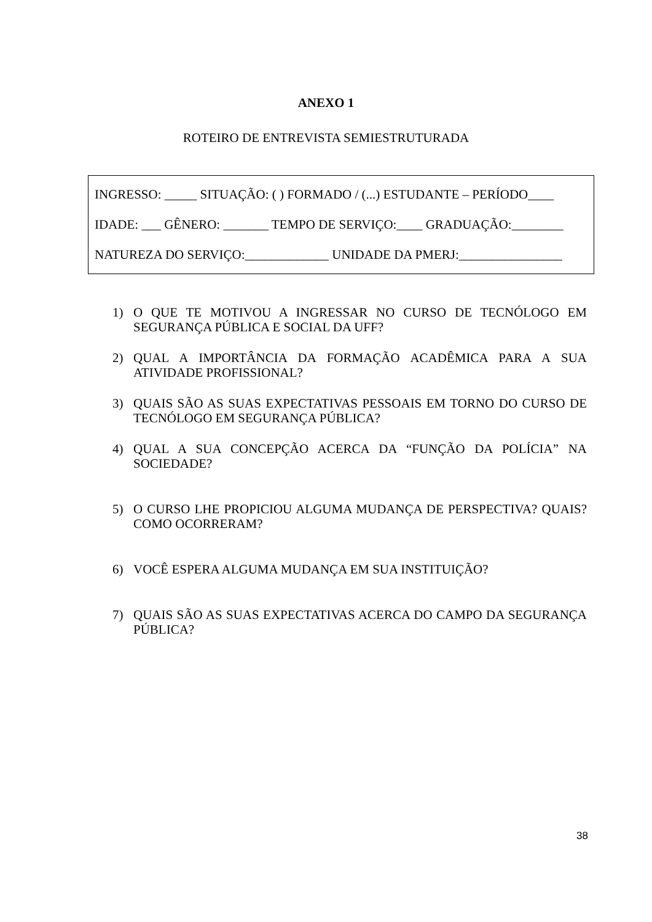ANEXO 1
ROTEIRO DE ENTREVISTA SEMIESTRUTURADA
INGRESSO: _____ SITUAÇÃO: ( ) FORMADO / (...) ESTUDANTE – PERÍODO____
IDADE: ___ GÊNERO: _______ TEMPO DE SERVIÇO:____ GRADUAÇÃO:________
NATUREZA DO SERVIÇO:_____________ UNIDADE DA PMERJ:________________
1) O QUE TE MOTIVOU A INGRESSAR NO CURSO DE TECNÓLOGO EM SEGURANÇA PÚBLICA E SOCIAL DA UFF?
2) QUAL A IMPORTÂNCIA DA FORMAÇÃO ACADÊMICA PARA A SUA ATIVIDADE PROFISSIONAL?
3) QUAIS SÃO AS SUAS EXPECTATIVAS PESSOAIS EM TORNO DO CURSO DE TECNÓLOGO EM SEGURANÇA PÚBLICA?
4) QUAL A SUA CONCEPÇÃO ACERCA DA “FUNÇÃO DA POLÍCIA” NA SOCIEDADE?
5) O CURSO LHE PROPICIOU ALGUMA MUDANÇA DE PERSPECTIVA? QUAIS? COMO OCORRERAM?
6) VOCÊ ESPERA ALGUMA MUDANÇA EM SUA INSTITUIÇÃO?
7) QUAIS SÃO AS SUAS EXPECTATIVAS ACERCA DO CAMPO DA SEGURANÇA PÚBLICA?
38